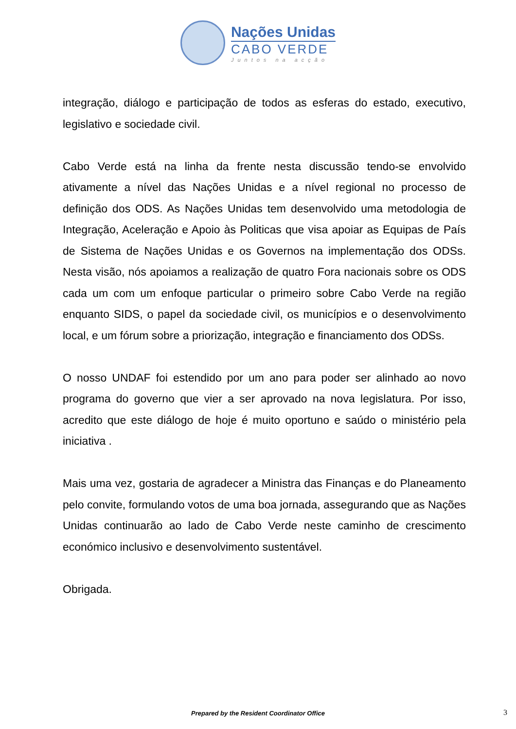Nações Unidas
CABO VERDE
Juntos na acção
integração, diálogo e participação de todos as esferas do estado, executivo, legislativo e sociedade civil.
Cabo Verde está na linha da frente nesta discussão tendo-se envolvido ativamente a nível das Nações Unidas e a nível regional no processo de definição dos ODS. As Nações Unidas tem desenvolvido uma metodologia de Integração, Aceleração e Apoio às Politicas que visa apoiar as Equipas de País de Sistema de Nações Unidas e os Governos na implementação dos ODSs. Nesta visão, nós apoiamos a realização de quatro Fora nacionais sobre os ODS cada um com um enfoque particular o primeiro sobre Cabo Verde na região enquanto SIDS, o papel da sociedade civil, os municípios e o desenvolvimento local, e um fórum sobre a priorização, integração e financiamento dos ODSs.
O nosso UNDAF foi estendido por um ano para poder ser alinhado ao novo programa do governo que vier a ser aprovado na nova legislatura. Por isso, acredito que este diálogo de hoje é muito oportuno e saúdo o ministério pela iniciativa .
Mais uma vez, gostaria de agradecer a Ministra das Finanças e do Planeamento pelo convite, formulando votos de uma boa jornada, assegurando que as Nações Unidas continuarão ao lado de Cabo Verde neste caminho de crescimento económico inclusivo e desenvolvimento sustentável.
Obrigada.
Prepared by the Resident Coordinator Office 3